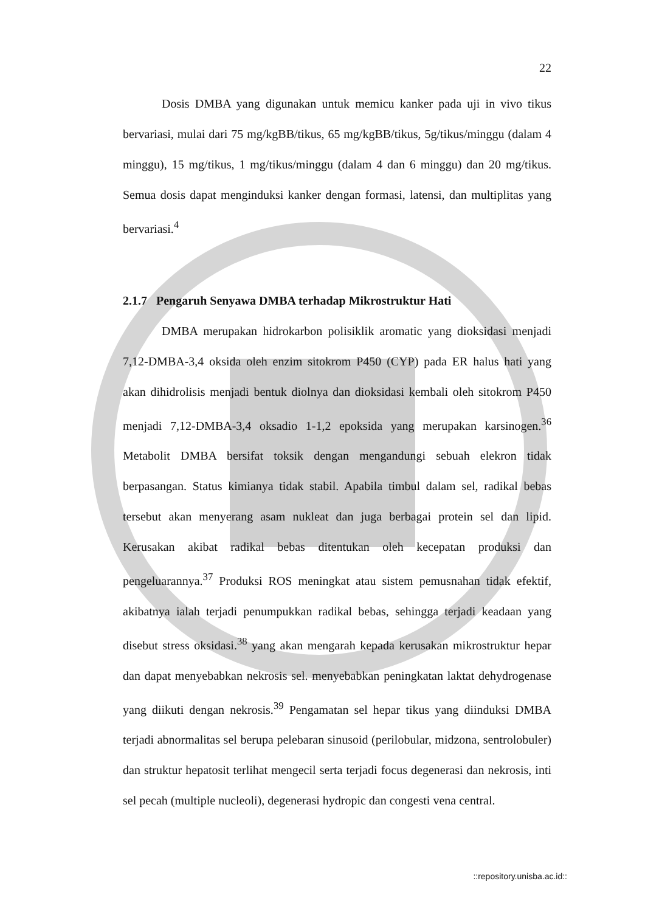22
Dosis DMBA yang digunakan untuk memicu kanker pada uji in vivo tikus bervariasi, mulai dari 75 mg/kgBB/tikus, 65 mg/kgBB/tikus, 5g/tikus/minggu (dalam 4 minggu), 15 mg/tikus, 1 mg/tikus/minggu (dalam 4 dan 6 minggu) dan 20 mg/tikus. Semua dosis dapat menginduksi kanker dengan formasi, latensi, dan multiplitas yang bervariasi.<sup>4</sup>
2.1.7 Pengaruh Senyawa DMBA terhadap Mikrostruktur Hati
DMBA merupakan hidrokarbon polisiklik aromatic yang dioksidasi menjadi 7,12-DMBA-3,4 oksida oleh enzim sitokrom P450 (CYP) pada ER halus hati yang akan dihidrolisis menjadi bentuk diolnya dan dioksidasi kembali oleh sitokrom P450 menjadi 7,12-DMBA-3,4 oksadio 1-1,2 epoksida yang merupakan karsinogen.<sup>36</sup> Metabolit DMBA bersifat toksik dengan mengandungi sebuah elekron tidak berpasangan. Status kimianya tidak stabil. Apabila timbul dalam sel, radikal bebas tersebut akan menyerang asam nukleat dan juga berbagai protein sel dan lipid. Kerusakan akibat radikal bebas ditentukan oleh kecepatan produksi dan pengeluarannya.<sup>37</sup> Produksi ROS meningkat atau sistem pemusnahan tidak efektif, akibatnya ialah terjadi penumpukkan radikal bebas, sehingga terjadi keadaan yang disebut stress oksidasi.<sup>38</sup> yang akan mengarah kepada kerusakan mikrostruktur hepar dan dapat menyebabkan nekrosis sel. menyebabkan peningkatan laktat dehydrogenase yang diikuti dengan nekrosis.<sup>39</sup> Pengamatan sel hepar tikus yang diinduksi DMBA terjadi abnormalitas sel berupa pelebaran sinusoid (perilobular, midzona, sentrolobuler) dan struktur hepatosit terlihat mengecil serta terjadi focus degenerasi dan nekrosis, inti sel pecah (multiple nucleoli), degenerasi hydropic dan congesti vena central.
::repository.unisba.ac.id::